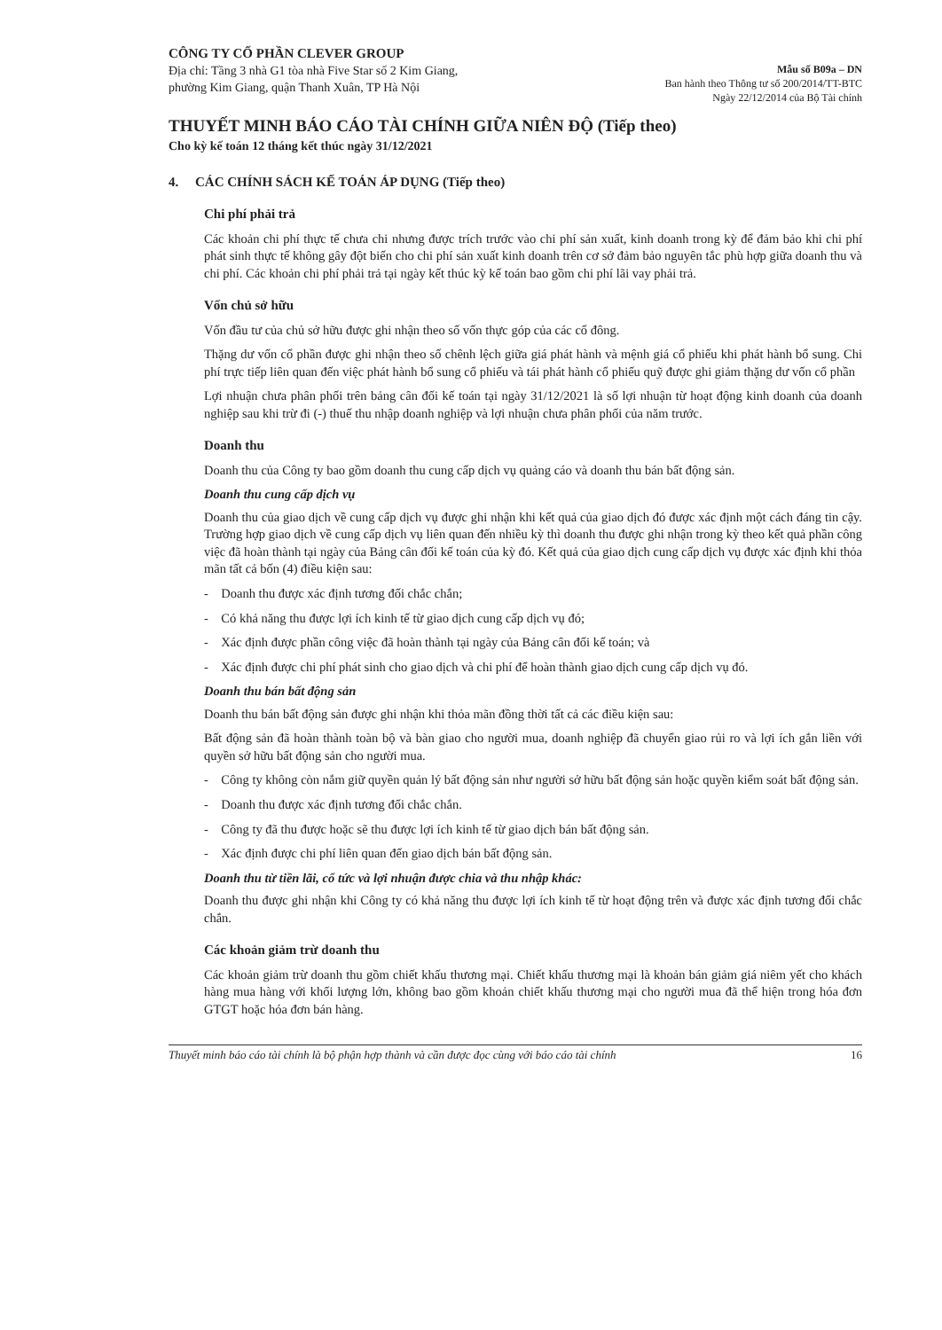CÔNG TY CỔ PHẦN CLEVER GROUP
Địa chỉ: Tầng 3 nhà G1 tòa nhà Five Star số 2 Kim Giang,
phường Kim Giang, quận Thanh Xuân, TP Hà Nội
Mẫu số B09a – DN
Ban hành theo Thông tư số 200/2014/TT-BTC
Ngày 22/12/2014 của Bộ Tài chính
THUYẾT MINH BÁO CÁO TÀI CHÍNH GIỮA NIÊN ĐỘ (Tiếp theo)
Cho kỳ kế toán 12 tháng kết thúc ngày 31/12/2021
4. CÁC CHÍNH SÁCH KẾ TOÁN ÁP DỤNG (Tiếp theo)
Chi phí phải trả
Các khoản chi phí thực tế chưa chi nhưng được trích trước vào chi phí sản xuất, kinh doanh trong kỳ để đảm bảo khi chi phí phát sinh thực tế không gây đột biến cho chi phí sản xuất kinh doanh trên cơ sở đảm bảo nguyên tắc phù hợp giữa doanh thu và chi phí. Các khoản chi phí phải trả tại ngày kết thúc kỳ kế toán bao gồm chi phí lãi vay phải trả.
Vốn chủ sở hữu
Vốn đầu tư của chủ sở hữu được ghi nhận theo số vốn thực góp của các cổ đông.
Thặng dư vốn cổ phần được ghi nhận theo số chênh lệch giữa giá phát hành và mệnh giá cổ phiếu khi phát hành bổ sung. Chi phí trực tiếp liên quan đến việc phát hành bổ sung cổ phiếu và tái phát hành cổ phiếu quỹ được ghi giảm thặng dư vốn cổ phần
Lợi nhuận chưa phân phối trên bảng cân đối kế toán tại ngày 31/12/2021 là số lợi nhuận từ hoạt động kinh doanh của doanh nghiệp sau khi trừ đi (-) thuế thu nhập doanh nghiệp và lợi nhuận chưa phân phối của năm trước.
Doanh thu
Doanh thu của Công ty bao gồm doanh thu cung cấp dịch vụ quảng cáo và doanh thu bán bất động sản.
Doanh thu cung cấp dịch vụ
Doanh thu của giao dịch về cung cấp dịch vụ được ghi nhận khi kết quả của giao dịch đó được xác định một cách đáng tin cậy. Trường hợp giao dịch về cung cấp dịch vụ liên quan đến nhiều kỳ thì doanh thu được ghi nhận trong kỳ theo kết quả phần công việc đã hoàn thành tại ngày của Bảng cân đối kế toán của kỳ đó. Kết quả của giao dịch cung cấp dịch vụ được xác định khi thỏa mãn tất cả bốn (4) điều kiện sau:
- Doanh thu được xác định tương đối chắc chắn;
- Có khả năng thu được lợi ích kinh tế từ giao dịch cung cấp dịch vụ đó;
- Xác định được phần công việc đã hoàn thành tại ngày của Bảng cân đối kế toán; và
- Xác định được chi phí phát sinh cho giao dịch và chi phí để hoàn thành giao dịch cung cấp dịch vụ đó.
Doanh thu bán bất động sản
Doanh thu bán bất động sản được ghi nhận khi thỏa mãn đồng thời tất cả các điều kiện sau:
Bất động sản đã hoàn thành toàn bộ và bàn giao cho người mua, doanh nghiệp đã chuyển giao rủi ro và lợi ích gắn liền với quyền sở hữu bất động sản cho người mua.
- Công ty không còn nắm giữ quyền quản lý bất động sản như người sở hữu bất động sản hoặc quyền kiểm soát bất động sản.
- Doanh thu được xác định tương đối chắc chắn.
- Công ty đã thu được hoặc sẽ thu được lợi ích kinh tế từ giao dịch bán bất động sản.
- Xác định được chi phí liên quan đến giao dịch bán bất động sản.
Doanh thu từ tiền lãi, cổ tức và lợi nhuận được chia và thu nhập khác:
Doanh thu được ghi nhận khi Công ty có khả năng thu được lợi ích kinh tế từ hoạt động trên và được xác định tương đối chắc chắn.
Các khoản giảm trừ doanh thu
Các khoản giảm trừ doanh thu gồm chiết khấu thương mại. Chiết khấu thương mại là khoản bán giảm giá niêm yết cho khách hàng mua hàng với khối lượng lớn, không bao gồm khoản chiết khấu thương mại cho người mua đã thể hiện trong hóa đơn GTGT hoặc hóa đơn bán hàng.
Thuyết minh báo cáo tài chính là bộ phận hợp thành và cần được đọc cùng với báo cáo tài chính 16